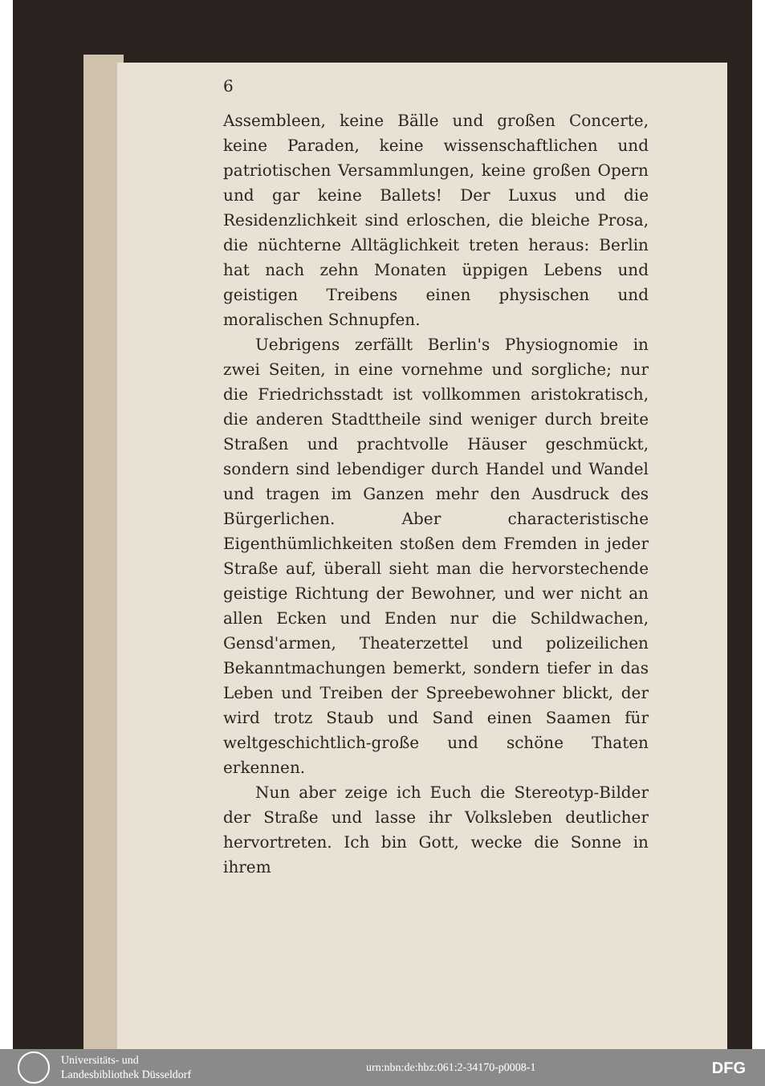6
Assembleen, keine Bälle und großen Concerte, keine Paraden, keine wissenschaftlichen und patriotischen Versammlungen, keine großen Opern und gar keine Ballets! Der Luxus und die Residenzlichkeit sind erloschen, die bleiche Prosa, die nüchterne Alltäglichkeit treten heraus: Berlin hat nach zehn Monaten üppigen Lebens und geistigen Treibens einen physischen und moralischen Schnupfen.
Uebrigens zerfällt Berlin's Physiognomie in zwei Seiten, in eine vornehme und sorgliche; nur die Friedrichsstadt ist vollkommen aristokratisch, die anderen Stadttheile sind weniger durch breite Straßen und prachtvolle Häuser geschmückt, sondern sind lebendiger durch Handel und Wandel und tragen im Ganzen mehr den Ausdruck des Bürgerlichen. Aber characteristische Eigenthümlichkeiten stoßen dem Fremden in jeder Straße auf, überall sieht man die hervorstechende geistige Richtung der Bewohner, und wer nicht an allen Ecken und Enden nur die Schildwachen, Gensd'armen, Theaterzettel und polizeilichen Bekanntmachungen bemerkt, sondern tiefer in das Leben und Treiben der Spreebewohner blickt, der wird trotz Staub und Sand einen Saamen für weltgeschichtlich-große und schöne Thaten erkennen.
Nun aber zeige ich Euch die Stereotyp-Bilder der Straße und lasse ihr Volksleben deutlicher hervortreten. Ich bin Gott, wecke die Sonne in ihrem
Universitäts- und
Landesbibliothek Düsseldorf
urn:nbn:de:hbz:061:2-34170-p0008-1
DFG